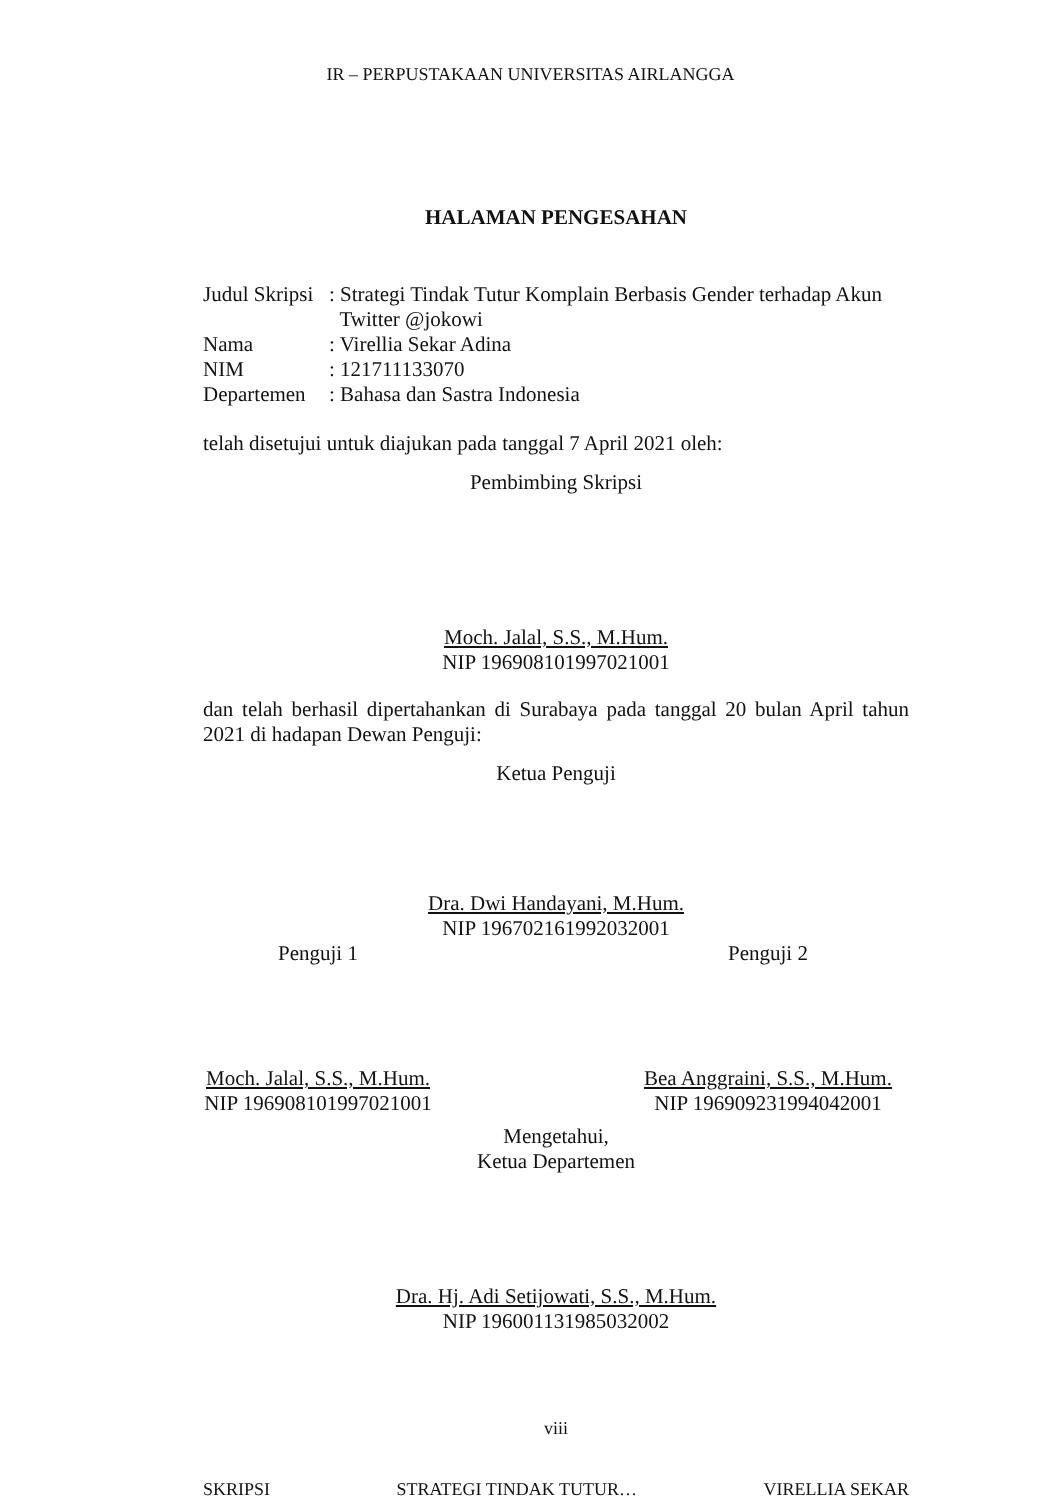IR – PERPUSTAKAAN UNIVERSITAS AIRLANGGA
HALAMAN PENGESAHAN
Judul Skripsi
: Strategi Tindak Tutur Komplain Berbasis Gender terhadap Akun
Twitter @jokowi
Nama : Virellia Sekar Adina
NIM : 121711133070
Departemen : Bahasa dan Sastra Indonesia
telah disetujui untuk diajukan pada tanggal 7 April 2021 oleh:
Pembimbing Skripsi
Moch. Jalal, S.S., M.Hum.
NIP 196908101997021001
dan telah berhasil dipertahankan di Surabaya pada tanggal 20 bulan April tahun 2021 di hadapan Dewan Penguji:
Ketua Penguji
Dra. Dwi Handayani, M.Hum.
NIP 196702161992032001
Penguji 1 Penguji 2
Moch. Jalal, S.S., M.Hum.
NIP 196908101997021001
Bea Anggraini, S.S., M.Hum.
NIP 196909231994042001
Mengetahui,
Ketua Departemen
Dra. Hj. Adi Setijowati, S.S., M.Hum.
NIP 196001131985032002
viii
SKRIPSI STRATEGI TINDAK TUTUR… VIRELLIA SEKAR